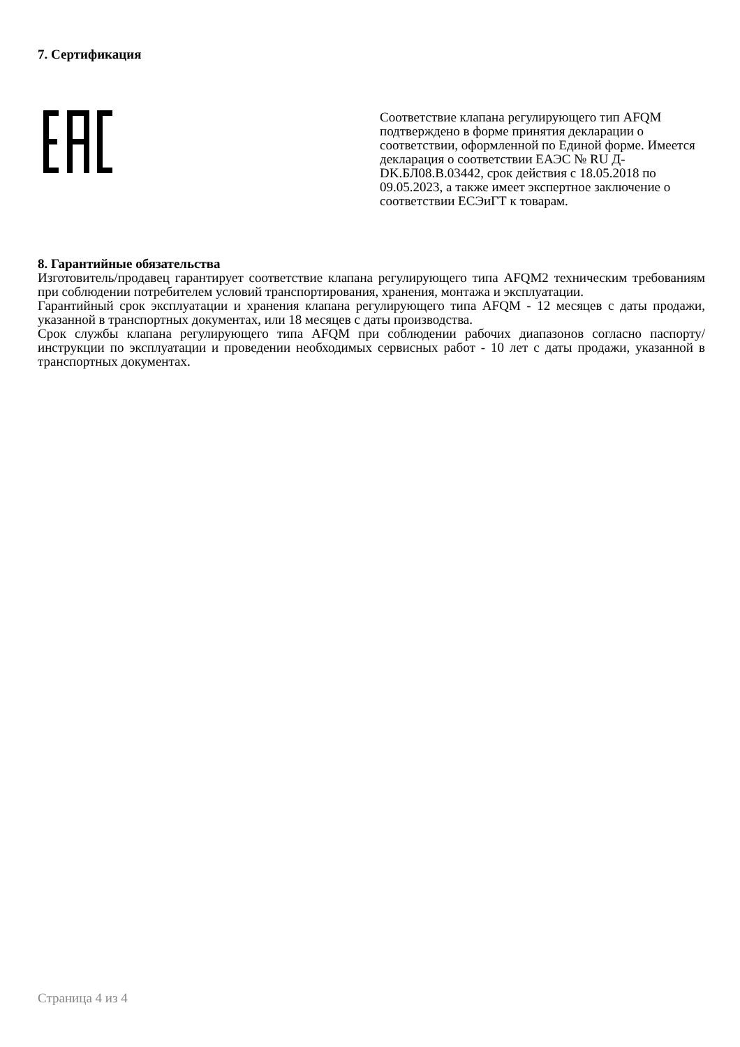7. Сертификация
Соответствие клапана регулирующего тип AFQM подтверждено в форме принятия декларации о соответствии, оформленной по Единой форме. Имеется декларация о соответствии ЕАЭС № RU Д-DK.БЛ08.В.03442, срок действия с 18.05.2018 по 09.05.2023, а также имеет экспертное заключение о соответствии ЕСЭиГТ к товарам.
8. Гарантийные обязательства
Изготовитель/продавец гарантирует соответствие клапана регулирующего типа AFQM2 техническим требованиям при соблюдении потребителем условий транспортирования, хранения, монтажа и эксплуатации.
Гарантийный срок эксплуатации и хранения клапана регулирующего типа AFQM - 12 месяцев с даты продажи, указанной в транспортных документах, или 18 месяцев с даты производства.
Срок службы клапана регулирующего типа AFQM при соблюдении рабочих диапазонов согласно паспорту/инструкции по эксплуатации и проведении необходимых сервисных работ - 10 лет с даты продажи, указанной в транспортных документах.
Страница 4 из 4